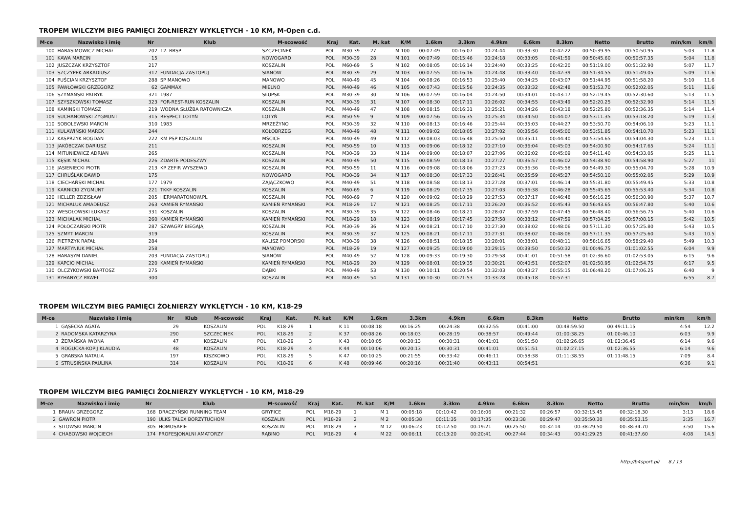TROPEM WILCZYM BIEG PAMIĘCI ŻOŁNIERZY WYKLĘTYCH - 10 KM, M-Open c.d.
| M-ce | Nazwisko i imię | Nr | Klub | M-scowość | Kraj | Kat. | M. kat | K/M | 1.6km | 3.3km | 4.9km | 6.6km | 8.3km | Netto | Brutto | min/km | km/h |
| --- | --- | --- | --- | --- | --- | --- | --- | --- | --- | --- | --- | --- | --- | --- | --- | --- | --- |
| 100 | HARASIMOWICZ MICHAŁ | 202 | 12. BBSP | SZCZECINEK | POL | M30-39 | 27 | M 100 | 00:07:49 | 00:16:07 | 00:24:44 | 00:33:30 | 00:42:22 | 00:50:39.95 | 00:50:50.95 | 5:03 | 11.8 |
| 101 | KAWA MARCIN | 15 | | NOWOGARD | POL | M30-39 | 28 | M 101 | 00:07:49 | 00:15:46 | 00:24:18 | 00:33:05 | 00:41:59 | 00:50:45.60 | 00:50:57.35 | 5:04 | 11.8 |
| 102 | JUSZCZAK KRZYSZTOF | 217 | | KOSZALIN | POL | M60-69 | 5 | M 102 | 00:08:05 | 00:16:14 | 00:24:40 | 00:33:25 | 00:42:20 | 00:51:19.00 | 00:51:32.90 | 5:07 | 11.7 |
| 103 | SZCZYPEK ARKADIUSZ | 317 | FUNDACJA ZASTOPUJ | SIANÓW | POL | M30-39 | 29 | M 103 | 00:07:55 | 00:16:16 | 00:24:48 | 00:33:40 | 00:42:39 | 00:51:34.55 | 00:51:49.05 | 5:09 | 11.6 |
| 104 | PUŚCIAN KRZYSZTOF | 288 | SP MANOWO | MANOWO | POL | M40-49 | 45 | M 104 | 00:08:26 | 00:16:53 | 00:25:40 | 00:34:25 | 00:43:07 | 00:51:44.95 | 00:51:58.20 | 5:10 | 11.6 |
| 105 | PAWŁOWSKI GRZEGORZ | 62 | GAMMAX | MIELNO | POL | M40-49 | 46 | M 105 | 00:07:43 | 00:15:56 | 00:24:35 | 00:33:32 | 00:42:48 | 00:51:53.70 | 00:52:02.05 | 5:11 | 11.6 |
| 106 | SZYMAŃSKI PATRYK | 321 | 1987 | SŁUPSK | POL | M30-39 | 30 | M 106 | 00:07:59 | 00:16:04 | 00:24:50 | 00:34:01 | 00:43:17 | 00:52:19.45 | 00:52:30.60 | 5:13 | 11.5 |
| 107 | SZYSZKOWSKI TOMASZ | 323 | FOR-REST-RUN KOSZALIN | KOSZALIN | POL | M30-39 | 31 | M 107 | 00:08:30 | 00:17:11 | 00:26:02 | 00:34:55 | 00:43:49 | 00:52:20.25 | 00:52:32.90 | 5:14 | 11.5 |
| 108 | KAMINSKI TOMASZ | 219 | WODNA SŁUŻBA RATOWNICZA | KOSZALIN | POL | M40-49 | 47 | M 108 | 00:08:15 | 00:16:31 | 00:25:21 | 00:34:26 | 00:43:18 | 00:52:25.80 | 00:52:36.35 | 5:14 | 11.4 |
| 109 | SUCHANOWSKI ZYGMUNT | 315 | RESPECT LOTYŃ | LOTYŃ | POL | M50-59 | 9 | M 109 | 00:07:56 | 00:16:35 | 00:25:34 | 00:34:50 | 00:44:07 | 00:53:11.35 | 00:53:18.20 | 5:19 | 11.3 |
| 110 | SOBOLEWSKI MARCIN | 310 | 1983 | MRZEŻYNO | POL | M30-39 | 32 | M 110 | 00:08:13 | 00:16:46 | 00:25:44 | 00:35:03 | 00:44:27 | 00:53:50.70 | 00:54:06.10 | 5:23 | 11.1 |
| 111 | KULAWIŃSKI MAREK | 244 | | KOŁOBRZEG | POL | M40-49 | 48 | M 111 | 00:09:02 | 00:18:05 | 00:27:02 | 00:35:56 | 00:45:00 | 00:53:51.85 | 00:54:10.70 | 5:23 | 11.1 |
| 112 | KASPRZYK BOGDAN | 222 | KM PSP KOSZALIN | MŚCICE | POL | M40-49 | 49 | M 112 | 00:08:03 | 00:16:48 | 00:25:50 | 00:35:11 | 00:44:40 | 00:53:54.65 | 00:54:04.30 | 5:23 | 11.1 |
| 113 | JAKÓBCZAK DARIUSZ | 211 | | KOSZALIN | POL | M50-59 | 10 | M 113 | 00:09:06 | 00:18:12 | 00:27:10 | 00:36:04 | 00:45:03 | 00:54:00.90 | 00:54:17.65 | 5:24 | 11.1 |
| 114 | MITUNIEWICZ ADRIAN | 265 | | KOSZALIN | POL | M30-39 | 33 | M 114 | 00:09:00 | 00:18:07 | 00:27:06 | 00:36:02 | 00:45:09 | 00:54:11.40 | 00:54:33.05 | 5:25 | 11.1 |
| 115 | KĘSIK MICHAŁ | 226 | ZDARTE PODESZWY | KOSZALIN | POL | M40-49 | 50 | M 115 | 00:08:59 | 00:18:13 | 00:27:27 | 00:36:57 | 00:46:02 | 00:54:38.90 | 00:54:58.90 | 5:27 | 11 |
| 116 | JASIENIECKI PIOTR | 213 | KP ZEFIR WYSZEWO | KOSZALIN | POL | M50-59 | 11 | M 116 | 00:09:08 | 00:18:06 | 00:27:23 | 00:36:36 | 00:45:58 | 00:54:49.30 | 00:55:04.70 | 5:28 | 10.9 |
| 117 | CHRUŚLAK DAWID | 175 | | NOWOGARD | POL | M30-39 | 34 | M 117 | 00:08:30 | 00:17:33 | 00:26:41 | 00:35:59 | 00:45:27 | 00:54:50.10 | 00:55:02.05 | 5:29 | 10.9 |
| 118 | CIECHAŃSKI MICHAŁ | 177 | 1979 | ZAJĄCZKOWO | POL | M40-49 | 51 | M 118 | 00:08:58 | 00:18:13 | 00:27:28 | 00:37:01 | 00:46:14 | 00:55:31.80 | 00:55:49.45 | 5:33 | 10.8 |
| 119 | KARNICKI ZYGMUNT | 221 | TKKF KOSZALIN | KOSZALIN | POL | M60-69 | 6 | M 119 | 00:08:29 | 00:17:35 | 00:27:03 | 00:36:38 | 00:46:28 | 00:55:45.65 | 00:55:53.40 | 5:34 | 10.8 |
| 120 | HELLER ZDZISŁAW | 205 | HERMARATONOW.PL | KOSZALIN | POL | M60-69 | 7 | M 120 | 00:09:02 | 00:18:29 | 00:27:53 | 00:37:17 | 00:46:48 | 00:56:16.25 | 00:56:30.90 | 5:37 | 10.7 |
| 121 | MICHALUK AMADEUSZ | 263 | KAMIEŃ RYMAŃSKI | KAMIEŃ RYMAŃSKI | POL | M18-29 | 17 | M 121 | 00:08:25 | 00:17:11 | 00:26:20 | 00:36:52 | 00:45:43 | 00:56:43.65 | 00:56:47.80 | 5:40 | 10.6 |
| 122 | WESOŁOWSKI ŁUKASZ | 331 | KOSZALIN | KOSZALIN | POL | M30-39 | 35 | M 122 | 00:08:46 | 00:18:21 | 00:28:07 | 00:37:59 | 00:47:45 | 00:56:48.40 | 00:56:56.75 | 5:40 | 10.6 |
| 123 | MICHALAK MICHAŁ | 260 | KAMIEŃ RYMAŃSKI | KAMIEŃ RYMAŃSKI | POL | M18-29 | 18 | M 123 | 00:08:19 | 00:17:45 | 00:27:58 | 00:38:12 | 00:47:59 | 00:57:04.25 | 00:57:08.15 | 5:42 | 10.5 |
| 124 | POŁOCZAŃSKI PIOTR | 287 | SZWAGRY BIEGAJĄ | KOSZALIN | POL | M30-39 | 36 | M 124 | 00:08:21 | 00:17:10 | 00:27:30 | 00:38:02 | 00:48:06 | 00:57:11.30 | 00:57:25.80 | 5:43 | 10.5 |
| 125 | SZMYT MARCIN | 319 | | KOSZALIN | POL | M30-39 | 37 | M 125 | 00:08:21 | 00:17:11 | 00:27:31 | 00:38:02 | 00:48:06 | 00:57:11.35 | 00:57:25.60 | 5:43 | 10.5 |
| 126 | PIETRZYK RAFAŁ | 284 | | KALISZ POMORSKI | POL | M30-39 | 38 | M 126 | 00:08:51 | 00:18:15 | 00:28:01 | 00:38:01 | 00:48:11 | 00:58:16.65 | 00:58:29.40 | 5:49 | 10.3 |
| 127 | MARTYNIUK MICHAŁ | 258 | | MANOWO | POL | M18-29 | 19 | M 127 | 00:09:25 | 00:19:00 | 00:29:15 | 00:39:50 | 00:50:32 | 01:00:46.75 | 01:01:02.55 | 6:04 | 9.9 |
| 128 | HARASYM DANIEL | 203 | FUNDACJA ZASTOPUJ | SIANÓW | POL | M40-49 | 52 | M 128 | 00:09:33 | 00:19:30 | 00:29:58 | 00:41:01 | 00:51:58 | 01:02:36.60 | 01:02:53.05 | 6:15 | 9.6 |
| 129 | KAPCIO MICHAŁ | 220 | KAMIEŃ RYMAŃSKI | KAMIEŃ RYMAŃSKI | POL | M18-29 | 20 | M 129 | 00:08:01 | 00:19:35 | 00:30:21 | 00:40:51 | 00:52:07 | 01:02:50.95 | 01:02:54.75 | 6:17 | 9.5 |
| 130 | OLCZYKOWSKI BARTOSZ | 275 | | DĄBKI | POL | M40-49 | 53 | M 130 | 00:10:11 | 00:20:54 | 00:32:03 | 00:43:27 | 00:55:15 | 01:06:48.20 | 01:07:06.25 | 6:40 | 9 |
| 131 | RYHANYCZ PAWEŁ | 300 | | KOSZALIN | POL | M40-49 | 54 | M 131 | 00:10:30 | 00:21:53 | 00:33:28 | 00:45:18 | 00:57:31 | | | 6:55 | 8.7 |
TROPEM WILCZYM BIEG PAMIĘCI ŻOŁNIERZY WYKLĘTYCH - 10 KM, K18-29
| M-ce | Nazwisko i imię | Nr | Klub | M-scowość | Kraj | Kat. | M. kat | K/M | 1.6km | 3.3km | 4.9km | 6.6km | 8.3km | Netto | Brutto | min/km | km/h |
| --- | --- | --- | --- | --- | --- | --- | --- | --- | --- | --- | --- | --- | --- | --- | --- | --- | --- |
| 1 | GĄSECKA AGATA | 29 | | KOSZALIN | POL | K18-29 | 1 | K 11 | 00:08:18 | 00:16:25 | 00:24:38 | 00:32:55 | 00:41:00 | 00:48:59.50 | 00:49:11.15 | 4:54 | 12.2 |
| 2 | RADOMSKA KATARZYNA | 290 | | SZCZECINEK | POL | K18-29 | 2 | K 37 | 00:08:26 | 00:18:03 | 00:28:19 | 00:38:57 | 00:49:44 | 01:00:38.25 | 01:00:46.10 | 6:03 | 9.9 |
| 3 | ŻERAŃSKA IWONA | 47 | | KOSZALIN | POL | K18-29 | 3 | K 43 | 00:10:05 | 00:20:13 | 00:30:31 | 00:41:01 | 00:51:50 | 01:02:26.65 | 01:02:36.45 | 6:14 | 9.6 |
| 4 | ROGUCKA-KOPIJ KLAUDIA | 48 | | KOSZALIN | POL | K18-29 | 4 | K 44 | 00:10:06 | 00:20:13 | 00:30:31 | 00:41:01 | 00:51:51 | 01:02:27.15 | 01:02:36.55 | 6:14 | 9.6 |
| 5 | GRABSKA NATALIA | 197 | | KISZKOWO | POL | K18-29 | 5 | K 47 | 00:10:25 | 00:21:55 | 00:33:42 | 00:46:11 | 00:58:38 | 01:11:38.55 | 01:11:48.15 | 7:09 | 8.4 |
| 6 | STRUSIŃSKA PAULINA | 314 | | KOSZALIN | POL | K18-29 | 6 | K 48 | 00:09:46 | 00:20:16 | 00:31:40 | 00:43:11 | 00:54:51 | | | 6:36 | 9.1 |
TROPEM WILCZYM BIEG PAMIĘCI ŻOŁNIERZY WYKLĘTYCH - 10 KM, M18-29
| M-ce | Nazwisko i imię | Nr | Klub | M-scowość | Kraj | Kat. | M. kat | K/M | 1.6km | 3.3km | 4.9km | 6.6km | 8.3km | Netto | Brutto | min/km | km/h |
| --- | --- | --- | --- | --- | --- | --- | --- | --- | --- | --- | --- | --- | --- | --- | --- | --- | --- |
| 1 | BRAUN GRZEGORZ | 168 | DRACZYŃSKI RUNNING TEAM | GRYFICE | POL | M18-29 | 1 | M 1 | 00:05:18 | 00:10:42 | 00:16:06 | 00:21:32 | 00:26:57 | 00:32:15.45 | 00:32:18.30 | 3:13 | 18.6 |
| 2 | GAWRON PIOTR | 190 | ULKS TALEX BORZYTUCHOM | KOSZALIN | POL | M18-29 | 2 | M 2 | 00:05:38 | 00:11:35 | 00:17:35 | 00:23:38 | 00:29:47 | 00:35:50.30 | 00:35:53.15 | 3:35 | 16.7 |
| 3 | SITOWSKI MARCIN | 305 | HOMOSAPIE | KOSZALIN | POL | M18-29 | 3 | M 12 | 00:06:23 | 00:12:50 | 00:19:21 | 00:25:50 | 00:32:14 | 00:38:29.50 | 00:38:34.70 | 3:50 | 15.6 |
| 4 | CHABOWSKI WOJCIECH | 174 | PROFESJONALNI AMATORZY | RĄBINO | POL | M18-29 | 4 | M 22 | 00:06:11 | 00:13:20 | 00:20:41 | 00:27:44 | 00:34:43 | 00:41:29.25 | 00:41:37.60 | 4:08 | 14.5 |
http://b4sport.pl/ 8 / 13